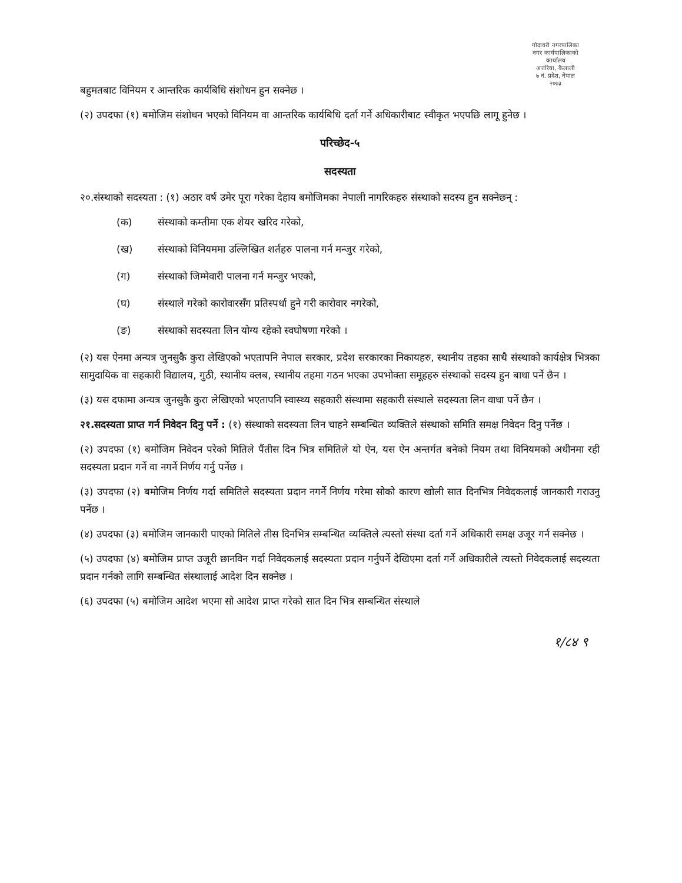गोदावरी नगरपालिका
नगर कार्यपालिकाको कार्यालय
अत्तरिया, कैलाली
७ नं. प्रदेश, नेपाल
२०७३
बहुमतबाट विनियम र आन्तरिक कार्यबिधि संशोधन हुन सक्नेछ ।
(२) उपदफा (१) बमोजिम संशोधन भएको विनियम वा आन्तरिक कार्यबिधि दर्ता गर्ने अधिकारीबाट स्वीकृत भएपछि लागू हुनेछ ।
परिच्छेद-५
सदस्यता
२०.संस्थाको सदस्यता : (१) अठार वर्ष उमेर पूरा गरेका देहाय बमोजिमका नेपाली नागरिकहरु संस्थाको सदस्य हुन सक्नेछन् :
(क) संस्थाको कम्तीमा एक शेयर खरिद गरेको,
(ख) संस्थाको विनियममा उल्लिखित शर्तहरु पालना गर्न मन्जुर गरेको,
(ग) संस्थाको जिम्मेवारी पालना गर्न मन्जुर भएको,
(घ) संस्थाले गरेको कारोवारसँग प्रतिस्पर्धा हुने गरी कारोवार नगरेको,
(ङ) संस्थाको सदस्यता लिन योग्य रहेको स्वघोषणा गरेको ।
(२) यस ऐनमा अन्यत्र जुनसुकै कुरा लेखिएको भएतापनि नेपाल सरकार, प्रदेश सरकारका निकायहरु, स्थानीय तहका साथै संस्थाको कार्यक्षेत्र भित्रका सामुदायिक वा सहकारी विद्यालय, गुठी, स्थानीय क्लब, स्थानीय तहमा गठन भएका उपभोक्ता समूहहरु संस्थाको सदस्य हुन बाधा पर्ने छैन ।
(३) यस दफामा अन्यत्र जुनसुकै कुरा लेखिएको भएतापनि स्वास्थ्य सहकारी संस्थामा सहकारी संस्थाले सदस्यता लिन वाधा पर्ने छैन ।
२१.सदस्यता प्राप्त गर्न निवेदन दिनु पर्ने : (१) संस्थाको सदस्यता लिन चाहने सम्बन्धित व्यक्तिले संस्थाको समिति समक्ष निवेदन दिनु पर्नेछ ।
(२) उपदफा (१) बमोजिम निवेदन परेको मितिले पैंतीस दिन भित्र समितिले यो ऐन, यस ऐन अन्तर्गत बनेको नियम तथा विनियमको अधीनमा रही सदस्यता प्रदान गर्ने वा नगर्ने निर्णय गर्नु पर्नेछ ।
(३) उपदफा (२) बमोजिम निर्णय गर्दा समितिले सदस्यता प्रदान नगर्ने निर्णय गरेमा सोको कारण खोली सात दिनभित्र निवेदकलाई जानकारी गराउनु पर्नेछ ।
(४) उपदफा (३) बमोजिम जानकारी पाएको मितिले तीस दिनभित्र सम्बन्धित व्यक्तिले त्यस्तो संस्था दर्ता गर्ने अधिकारी समक्ष उजूर गर्न सक्नेछ ।
(५) उपदफा (४) बमोजिम प्राप्त उजूरी छानविन गर्दा निवेदकलाई सदस्यता प्रदान गर्नुपर्ने देखिएमा दर्ता गर्ने अधिकारीले त्यस्तो निवेदकलाई सदस्यता प्रदान गर्नको लागि सम्बन्धित संस्थालाई आदेश दिन सक्नेछ ।
(६) उपदफा (५) बमोजिम आदेश भएमा सो आदेश प्राप्त गरेको सात दिन भित्र सम्बन्धित संस्थाले
१/८४ ९